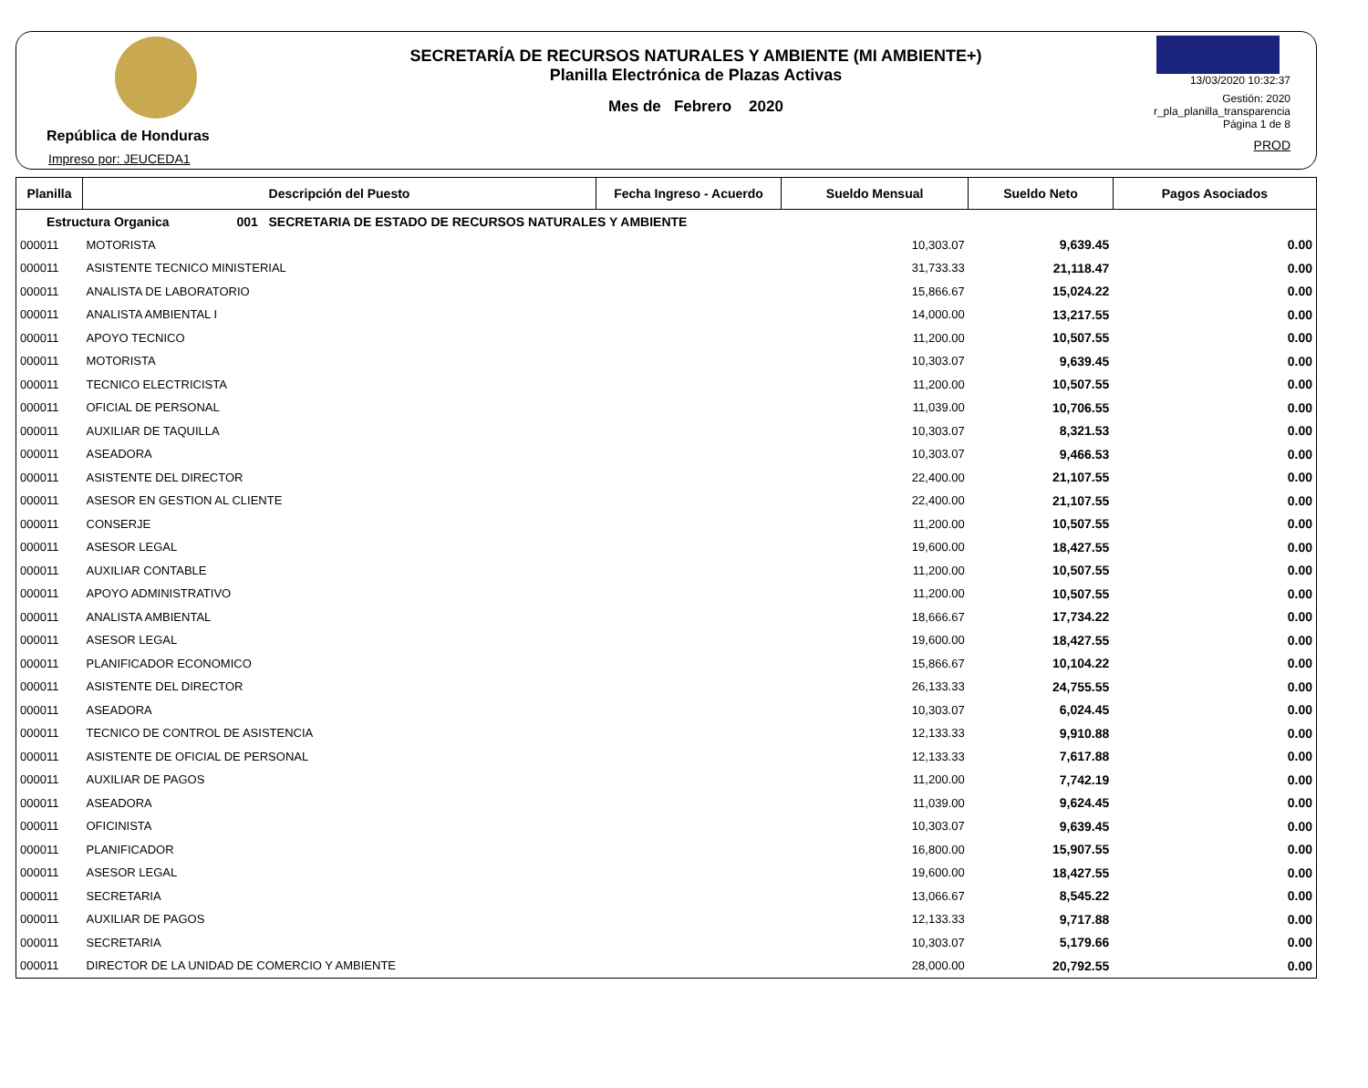República de Honduras
Impreso por: JEUCEDA1
SECRETARÍA DE RECURSOS NATURALES Y AMBIENTE (MI AMBIENTE+)
Planilla Electrónica de Plazas Activas
Mes de Febrero 2020
13/03/2020 10:32:37
Gestión: 2020
r_pla_planilla_transparencia
Página 1 de 8
PROD
| Planilla | Descripción del Puesto | Fecha Ingreso - Acuerdo | Sueldo Mensual | Sueldo Neto | Pagos Asociados |
| --- | --- | --- | --- | --- | --- |
| Estructura Organica 001 SECRETARIA DE ESTADO DE RECURSOS NATURALES Y AMBIENTE | | | | | |
| 000011 | MOTORISTA | | 10,303.07 | 9,639.45 | 0.00 |
| 000011 | ASISTENTE TECNICO MINISTERIAL | | 31,733.33 | 21,118.47 | 0.00 |
| 000011 | ANALISTA DE LABORATORIO | | 15,866.67 | 15,024.22 | 0.00 |
| 000011 | ANALISTA AMBIENTAL I | | 14,000.00 | 13,217.55 | 0.00 |
| 000011 | APOYO TECNICO | | 11,200.00 | 10,507.55 | 0.00 |
| 000011 | MOTORISTA | | 10,303.07 | 9,639.45 | 0.00 |
| 000011 | TECNICO ELECTRICISTA | | 11,200.00 | 10,507.55 | 0.00 |
| 000011 | OFICIAL DE PERSONAL | | 11,039.00 | 10,706.55 | 0.00 |
| 000011 | AUXILIAR DE TAQUILLA | | 10,303.07 | 8,321.53 | 0.00 |
| 000011 | ASEADORA | | 10,303.07 | 9,466.53 | 0.00 |
| 000011 | ASISTENTE DEL DIRECTOR | | 22,400.00 | 21,107.55 | 0.00 |
| 000011 | ASESOR EN GESTION AL CLIENTE | | 22,400.00 | 21,107.55 | 0.00 |
| 000011 | CONSERJE | | 11,200.00 | 10,507.55 | 0.00 |
| 000011 | ASESOR LEGAL | | 19,600.00 | 18,427.55 | 0.00 |
| 000011 | AUXILIAR CONTABLE | | 11,200.00 | 10,507.55 | 0.00 |
| 000011 | APOYO ADMINISTRATIVO | | 11,200.00 | 10,507.55 | 0.00 |
| 000011 | ANALISTA AMBIENTAL | | 18,666.67 | 17,734.22 | 0.00 |
| 000011 | ASESOR LEGAL | | 19,600.00 | 18,427.55 | 0.00 |
| 000011 | PLANIFICADOR ECONOMICO | | 15,866.67 | 10,104.22 | 0.00 |
| 000011 | ASISTENTE DEL DIRECTOR | | 26,133.33 | 24,755.55 | 0.00 |
| 000011 | ASEADORA | | 10,303.07 | 6,024.45 | 0.00 |
| 000011 | TECNICO DE CONTROL DE ASISTENCIA | | 12,133.33 | 9,910.88 | 0.00 |
| 000011 | ASISTENTE DE OFICIAL DE PERSONAL | | 12,133.33 | 7,617.88 | 0.00 |
| 000011 | AUXILIAR DE PAGOS | | 11,200.00 | 7,742.19 | 0.00 |
| 000011 | ASEADORA | | 11,039.00 | 9,624.45 | 0.00 |
| 000011 | OFICINISTA | | 10,303.07 | 9,639.45 | 0.00 |
| 000011 | PLANIFICADOR | | 16,800.00 | 15,907.55 | 0.00 |
| 000011 | ASESOR LEGAL | | 19,600.00 | 18,427.55 | 0.00 |
| 000011 | SECRETARIA | | 13,066.67 | 8,545.22 | 0.00 |
| 000011 | AUXILIAR DE PAGOS | | 12,133.33 | 9,717.88 | 0.00 |
| 000011 | SECRETARIA | | 10,303.07 | 5,179.66 | 0.00 |
| 000011 | DIRECTOR DE LA UNIDAD DE COMERCIO Y AMBIENTE | | 28,000.00 | 20,792.55 | 0.00 |